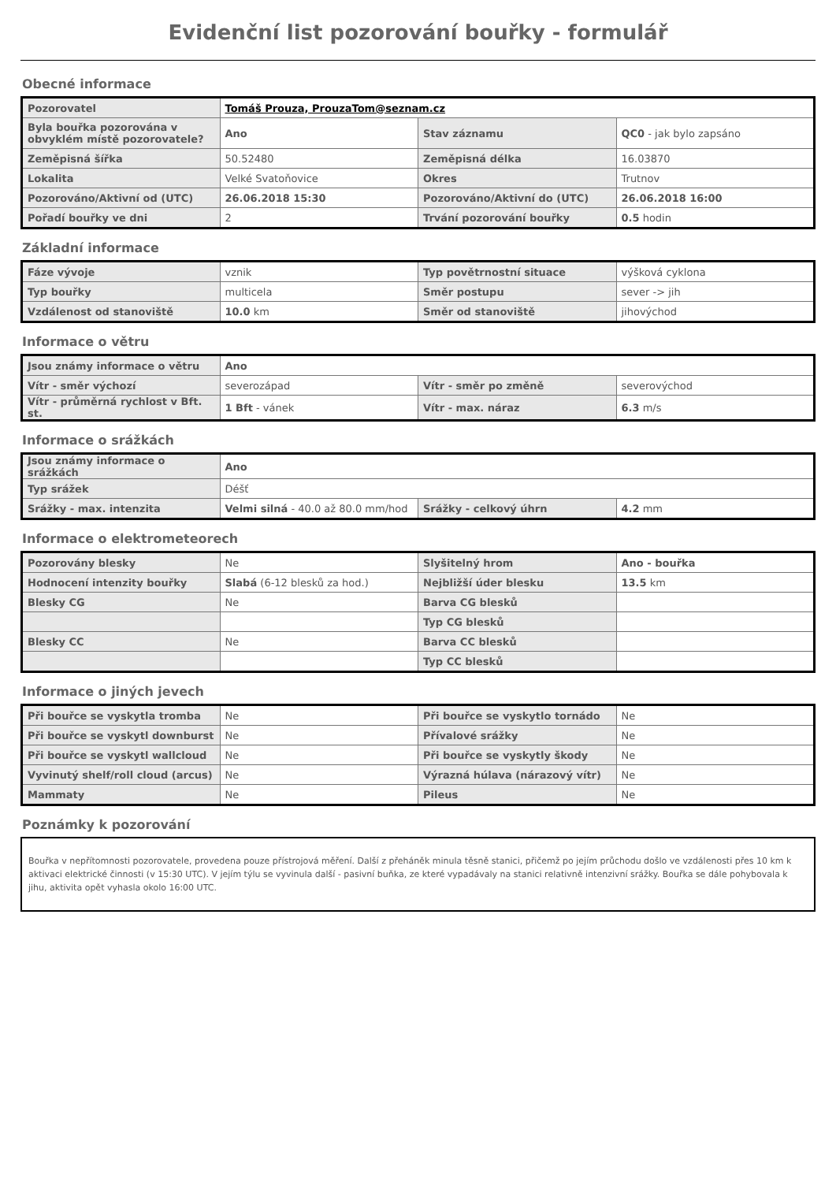Evidenční list pozorování bouřky - formulář
Obecné informace
| Pozorovatel | Tomáš Prouza, ProuzaTom@seznam.cz | | |
| Byla bouřka pozorována v obvyklém místě pozorovatele? | Ano | Stav záznamu | QC0 - jak bylo zapsáno |
| Zeměpisná šířka | 50.52480 | Zeměpisná délka | 16.03870 |
| Lokalita | Velké Svatoňovice | Okres | Trutnov |
| Pozorováno/Aktivní od (UTC) | 26.06.2018 15:30 | Pozorováno/Aktivní do (UTC) | 26.06.2018 16:00 |
| Pořadí bouřky ve dni | 2 | Trvání pozorování bouřky | 0.5 hodin |
Základní informace
| Fáze vývoje | vznik | Typ povětrnostní situace | výšková cyklona |
| Typ bouřky | multicela | Směr postupu | sever -> jih |
| Vzdálenost od stanoviště | 10.0 km | Směr od stanoviště | jihovýchod |
Informace o větru
| Jsou známy informace o větru | Ano | | |
| Vítr - směr výchozí | severozápad | Vítr - směr po změně | severovýchod |
| Vítr - průměrná rychlost v Bft. st. | 1 Bft - vánek | Vítr - max. náraz | 6.3 m/s |
Informace o srážkách
| Jsou známy informace o srážkách | Ano | | |
| Typ srážek | Déšť | | |
| Srážky - max. intenzita | Velmi silná - 40.0 až 80.0 mm/hod | Srážky - celkový úhrn | 4.2 mm |
Informace o elektrometeorech
| Pozorovány blesky | Ne | Slyšitelný hrom | Ano - bouřka |
| Hodnocení intenzity bouřky | Slabá (6-12 blesků za hod.) | Nejbližší úder blesku | 13.5 km |
| Blesky CG | Ne | Barva CG blesků | |
| | | Typ CG blesků | |
| Blesky CC | Ne | Barva CC blesků | |
| | | Typ CC blesků | |
Informace o jiných jevech
| Při bouřce se vyskytla tromba | Ne | Při bouřce se vyskytlo tornádo | Ne |
| Při bouřce se vyskytl downburst | Ne | Přívalové srážky | Ne |
| Při bouřce se vyskytl wallcloud | Ne | Při bouřce se vyskytly škody | Ne |
| Vyvinutý shelf/roll cloud (arcus) | Ne | Výrazná húlava (nárazový vítr) | Ne |
| Mammaty | Ne | Pileus | Ne |
Poznámky k pozorování
Bouřka v nepřítomnosti pozorovatele, provedena pouze přístrojová měření. Další z přeháněk minula těsně stanici, přičemž po jejím průchodu došlo ve vzdálenosti přes 10 km k aktivaci elektrické činnosti (v 15:30 UTC). V jejím týlu se vyvinula další - pasivní buňka, ze které vypadávaly na stanici relativně intenzivní srážky. Bouřka se dále pohybovala k jihu, aktivita opět vyhasla okolo 16:00 UTC.